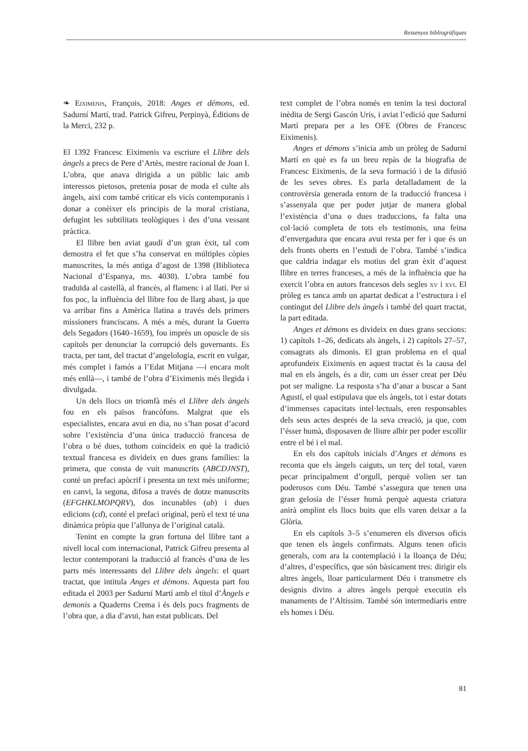Ressenyes bibliogràfiques
❧ Eiximenis, François, 2018: Anges et démons, ed. Sadurní Martí, trad. Patrick Gifreu, Perpinyà, Éditions de la Merci, 232 p.
El 1392 Francesc Eiximenis va escriure el Llibre dels àngels a precs de Pere d’Artès, mestre racional de Joan I. L’obra, que anava dirigida a un públic laic amb interessos pietosos, pretenia posar de moda el culte als àngels, així com també criticar els vicis contemporanis i donar a conèixer els principis de la moral cristiana, defugint les subtilitats teològiques i des d’una vessant pràctica.
El llibre ben aviat gaudí d’un gran èxit, tal com demostra el fet que s’ha conservat en múltiples còpies manuscrites, la més antiga d’agost de 1398 (Biblioteca Nacional d’Espanya, ms. 4030). L’obra també fou traduïda al castellà, al francès, al flamenc i al llatí. Per si fos poc, la influència del llibre fou de llarg abast, ja que va arribar fins a Amèrica llatina a través dels primers missioners franciscans. A més a més, durant la Guerra dels Segadors (1640–1659), fou imprès un opuscle de sis capítols per denunciar la corrupció dels governants. Es tracta, per tant, del tractat d’angelologia, escrit en vulgar, més complet i famós a l’Edat Mitjana —i encara molt més enllà—, i també de l’obra d’Eiximenis més llegida i divulgada.
Un dels llocs on triomfà més el Llibre dels àngels fou en els països francòfons. Malgrat que els especialistes, encara avui en dia, no s’han posat d’acord sobre l’existència d’una única traducció francesa de l’obra o bé dues, tothom coincideix en què la tradició textual francesa es divideix en dues grans famílies: la primera, que consta de vuit manuscrits (ABCDJNST), conté un prefaci apòcrif i presenta un text més uniforme; en canvi, la segona, difosa a través de dotze manuscrits (EFGHKLMOPQRV), dos incunables (ab) i dues edicions (cd), conté el prefaci original, però el text té una dinàmica pròpia que l’allunya de l’original català.
Tenint en compte la gran fortuna del llibre tant a nivell local com internacional, Patrick Gifreu presenta al lector contemporani la traducció al francès d’una de les parts més interessants del Llibre dels àngels: el quart tractat, que intitula Anges et démons. Aquesta part fou editada el 2003 per Sadurní Martí amb el títol d’Àngels e demonis a Quaderns Crema i és dels pocs fragments de l’obra que, a dia d’avui, han estat publicats. Del
text complet de l’obra només en tenim la tesi doctoral inèdita de Sergi Gascón Uris, i aviat l’edició que Sadurní Martí prepara per a les OFE (Obres de Francesc Eiximenis).
Anges et démons s’inicia amb un pròleg de Sadurní Martí en què es fa un breu repàs de la biografia de Francesc Eiximenis, de la seva formació i de la difusió de les seves obres. Es parla detalladament de la controvèrsia generada entorn de la traducció francesa i s’assenyala que per poder jutjar de manera global l’existència d’una o dues traduccions, fa falta una col·lació completa de tots els testimonis, una feina d’envergadura que encara avui resta per fer i que és un dels fronts oberts en l’estudi de l’obra. També s’indica que caldria indagar els motius del gran èxit d’aquest llibre en terres franceses, a més de la influència que ha exercit l’obra en autors francesos dels segles xv i xvi. El pròleg es tanca amb un apartat dedicat a l’estructura i el contingut del Llibre dels àngels i també del quart tractat, la part editada.
Anges et démons es divideix en dues grans seccions: 1) capítols 1–26, dedicats als àngels, i 2) capítols 27–57, consagrats als dimonis. El gran problema en el qual aprofundeix Eiximenis en aquest tractat és la causa del mal en els àngels, és a dir, com un ésser creat per Déu pot ser maligne. La resposta s’ha d’anar a buscar a Sant Agustí, el qual estipulava que els àngels, tot i estar dotats d’immenses capacitats intel·lectuals, eren responsables dels seus actes després de la seva creació, ja que, com l’ésser humà, disposaven de lliure albir per poder escollir entre el bé i el mal.
En els dos capítols inicials d’Anges et démons es reconta que els àngels caiguts, un terç del total, varen pecar principalment d’orgull, perquè volien ser tan poderosos com Déu. També s’assegura que tenen una gran gelosia de l’ésser humà perquè aquesta criatura anirà omplint els llocs buits que ells varen deixar a la Glòria.
En els capítols 3–5 s’enumeren els diversos oficis que tenen els àngels confirmats. Alguns tenen oficis generals, com ara la contemplació i la lloança de Déu; d’altres, d’específics, que són bàsicament tres: dirigir els altres àngels, lloar particularment Déu i transmetre els designis divins a altres àngels perquè executin els manaments de l’Altíssim. També són intermediaris entre els homes i Déu.
81